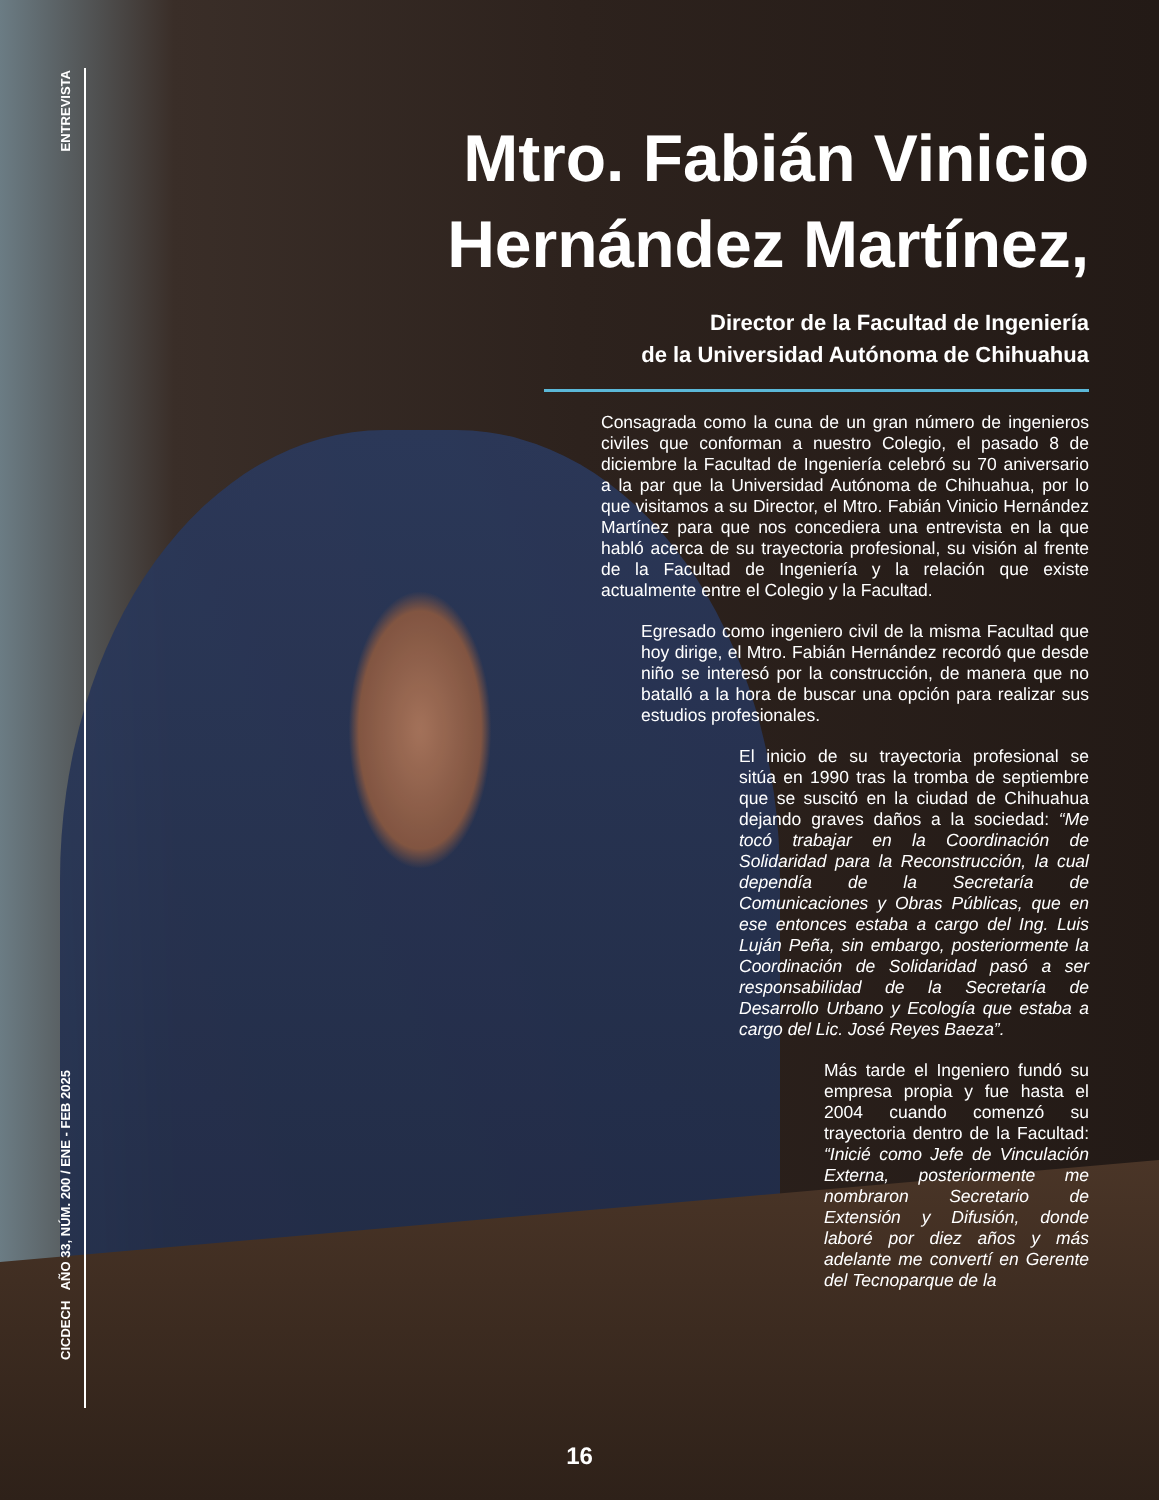ENTREVISTA
CICDECH AÑO 33, NÚM. 200 / ENE - FEB 2025
Mtro. Fabián Vinicio
Hernández Martínez,
Director de la Facultad de Ingeniería
de la Universidad Autónoma de Chihuahua
Consagrada como la cuna de un gran número de ingenieros civiles que conforman a nuestro Colegio, el pasado 8 de diciembre la Facultad de Ingeniería celebró su 70 aniversario a la par que la Universidad Autónoma de Chihuahua, por lo que visitamos a su Director, el Mtro. Fabián Vinicio Hernández Martínez para que nos concediera una entrevista en la que habló acerca de su trayectoria profesional, su visión al frente de la Facultad de Ingeniería y la relación que existe actualmente entre el Colegio y la Facultad.
Egresado como ingeniero civil de la misma Facultad que hoy dirige, el Mtro. Fabián Hernández recordó que desde niño se interesó por la construcción, de manera que no batalló a la hora de buscar una opción para realizar sus estudios profesionales.
El inicio de su trayectoria profesional se sitúa en 1990 tras la tromba de septiembre que se suscitó en la ciudad de Chihuahua dejando graves daños a la sociedad: “Me tocó trabajar en la Coordinación de Solidaridad para la Reconstrucción, la cual dependía de la Secretaría de Comunicaciones y Obras Públicas, que en ese entonces estaba a cargo del Ing. Luis Luján Peña, sin embargo, posteriormente la Coordinación de Solidaridad pasó a ser responsabilidad de la Secretaría de Desarrollo Urbano y Ecología que estaba a cargo del Lic. José Reyes Baeza”.
Más tarde el Ingeniero fundó su empresa propia y fue hasta el 2004 cuando comenzó su trayectoria dentro de la Facultad: “Inicié como Jefe de Vinculación Externa, posteriormente me nombraron Secretario de Extensión y Difusión, donde laboré por diez años y más adelante me convertí en Gerente del Tecnoparque de la
16